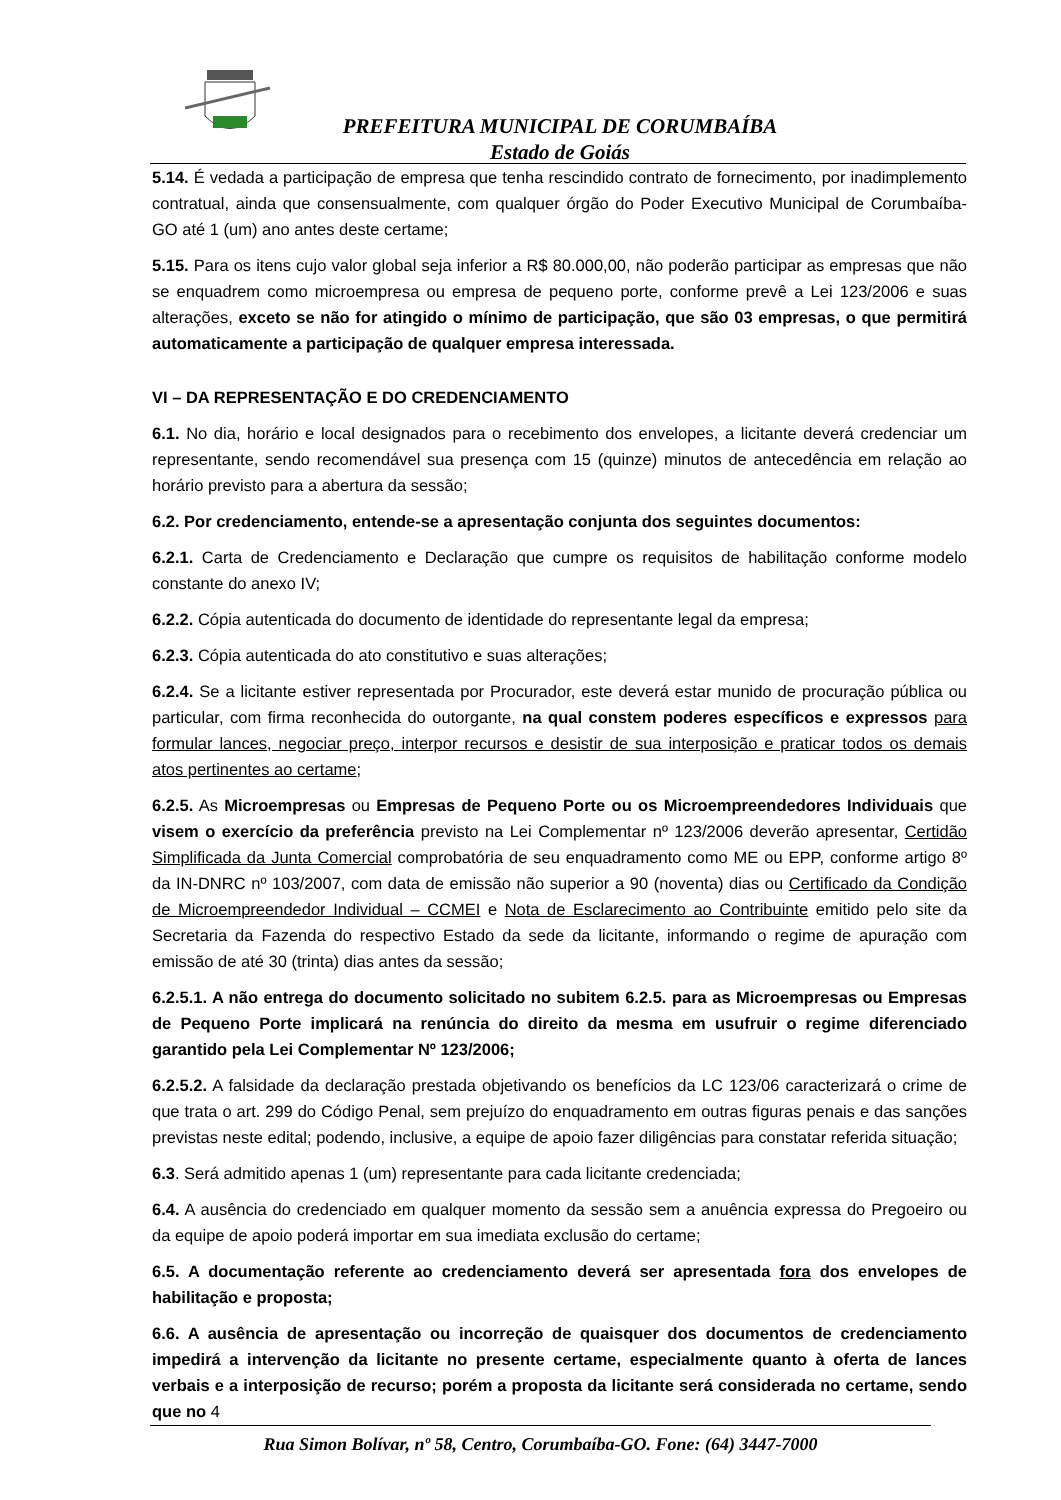PREFEITURA MUNICIPAL DE CORUMBAÍBA
Estado de Goiás
5.14. É vedada a participação de empresa que tenha rescindido contrato de fornecimento, por inadimplemento contratual, ainda que consensualmente, com qualquer órgão do Poder Executivo Municipal de Corumbaíba-GO até 1 (um) ano antes deste certame;
5.15. Para os itens cujo valor global seja inferior a R$ 80.000,00, não poderão participar as empresas que não se enquadrem como microempresa ou empresa de pequeno porte, conforme prevê a Lei 123/2006 e suas alterações, exceto se não for atingido o mínimo de participação, que são 03 empresas, o que permitirá automaticamente a participação de qualquer empresa interessada.
VI – DA REPRESENTAÇÃO E DO CREDENCIAMENTO
6.1. No dia, horário e local designados para o recebimento dos envelopes, a licitante deverá credenciar um representante, sendo recomendável sua presença com 15 (quinze) minutos de antecedência em relação ao horário previsto para a abertura da sessão;
6.2. Por credenciamento, entende-se a apresentação conjunta dos seguintes documentos:
6.2.1. Carta de Credenciamento e Declaração que cumpre os requisitos de habilitação conforme modelo constante do anexo IV;
6.2.2. Cópia autenticada do documento de identidade do representante legal da empresa;
6.2.3. Cópia autenticada do ato constitutivo e suas alterações;
6.2.4. Se a licitante estiver representada por Procurador, este deverá estar munido de procuração pública ou particular, com firma reconhecida do outorgante, na qual constem poderes específicos e expressos para formular lances, negociar preço, interpor recursos e desistir de sua interposição e praticar todos os demais atos pertinentes ao certame;
6.2.5. As Microempresas ou Empresas de Pequeno Porte ou os Microempreendedores Individuais que visem o exercício da preferência previsto na Lei Complementar nº 123/2006 deverão apresentar, Certidão Simplificada da Junta Comercial comprobatória de seu enquadramento como ME ou EPP, conforme artigo 8º da IN-DNRC nº 103/2007, com data de emissão não superior a 90 (noventa) dias ou Certificado da Condição de Microempreendedor Individual – CCMEI e Nota de Esclarecimento ao Contribuinte emitido pelo site da Secretaria da Fazenda do respectivo Estado da sede da licitante, informando o regime de apuração com emissão de até 30 (trinta) dias antes da sessão;
6.2.5.1. A não entrega do documento solicitado no subitem 6.2.5. para as Microempresas ou Empresas de Pequeno Porte implicará na renúncia do direito da mesma em usufruir o regime diferenciado garantido pela Lei Complementar Nº 123/2006;
6.2.5.2. A falsidade da declaração prestada objetivando os benefícios da LC 123/06 caracterizará o crime de que trata o art. 299 do Código Penal, sem prejuízo do enquadramento em outras figuras penais e das sanções previstas neste edital; podendo, inclusive, a equipe de apoio fazer diligências para constatar referida situação;
6.3. Será admitido apenas 1 (um) representante para cada licitante credenciada;
6.4. A ausência do credenciado em qualquer momento da sessão sem a anuência expressa do Pregoeiro ou da equipe de apoio poderá importar em sua imediata exclusão do certame;
6.5. A documentação referente ao credenciamento deverá ser apresentada fora dos envelopes de habilitação e proposta;
6.6. A ausência de apresentação ou incorreção de quaisquer dos documentos de credenciamento impedirá a intervenção da licitante no presente certame, especialmente quanto à oferta de lances verbais e a interposição de recurso; porém a proposta da licitante será considerada no certame, sendo que no 4
Rua Simon Bolívar, nº 58, Centro, Corumbaíba-GO. Fone: (64) 3447-7000